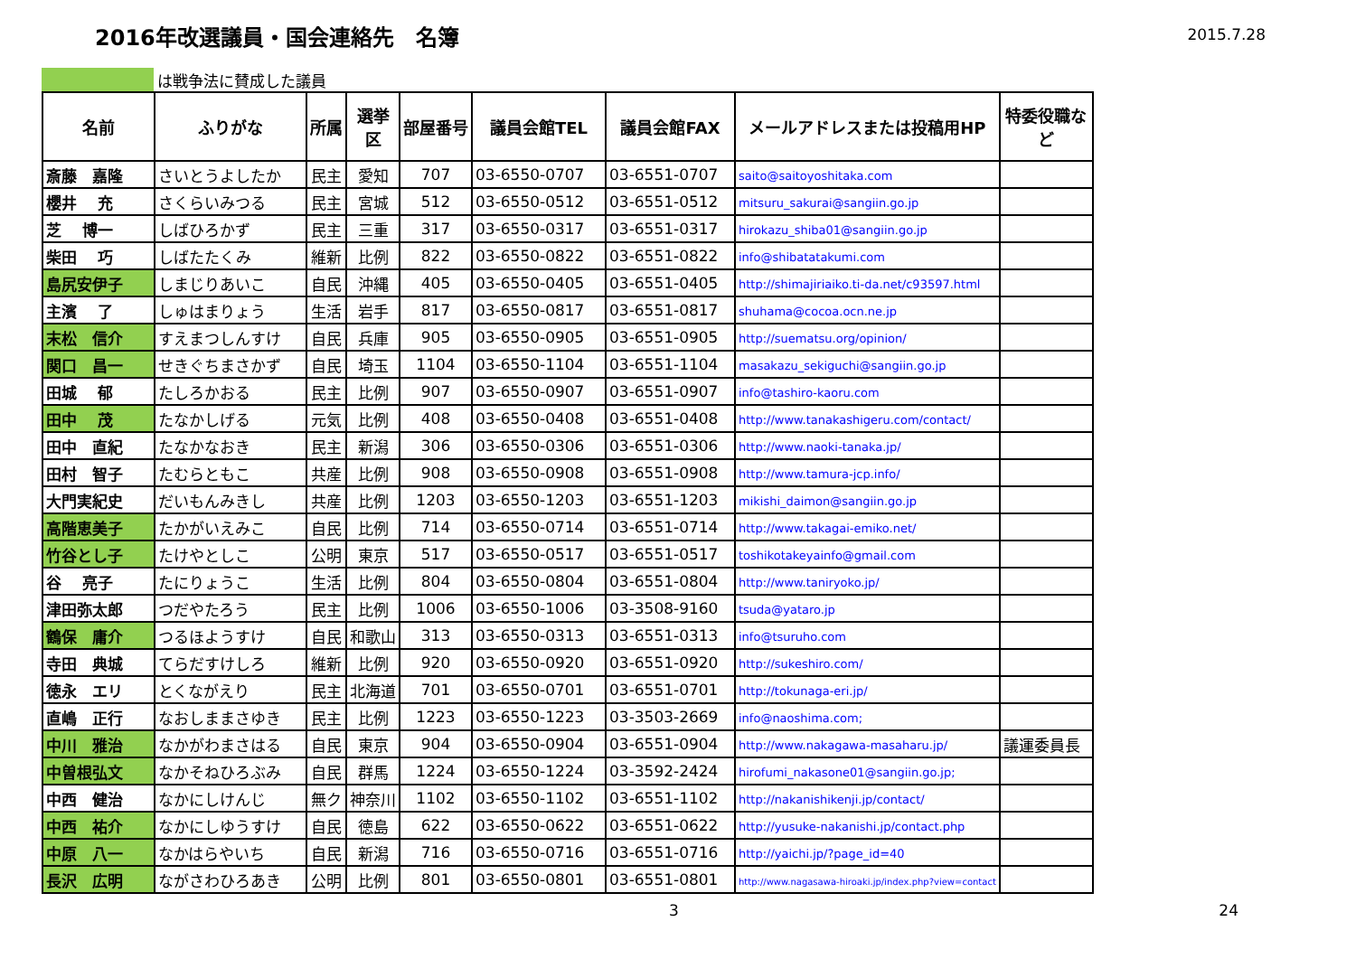2016年改選議員・国会連絡先　名簿
2015.7.28
は戦争法に賛成した議員
| 名前 | ふりがな | 所属 | 選挙 区 | 部屋番号 | 議員会館TEL | 議員会館FAX | メールアドレスまたは投稿用HP | 特委役職な ど |
| --- | --- | --- | --- | --- | --- | --- | --- | --- |
| 斎藤 嘉隆 | さいとうよしたか | 民主 | 愛知 | 707 | 03-6550-0707 | 03-6551-0707 | saito@saitoyoshitaka.com | |
| 櫻井 充 | さくらいみつる | 民主 | 宮城 | 512 | 03-6550-0512 | 03-6551-0512 | mitsuru_sakurai@sangiin.go.jp | |
| 芝 博一 | しばひろかず | 民主 | 三重 | 317 | 03-6550-0317 | 03-6551-0317 | hirokazu_shiba01@sangiin.go.jp | |
| 柴田 巧 | しばたたくみ | 維新 | 比例 | 822 | 03-6550-0822 | 03-6551-0822 | info@shibatatakumi.com | |
| 島尻安伊子 | しまじりあいこ | 自民 | 沖縄 | 405 | 03-6550-0405 | 03-6551-0405 | http://shimajiriaiko.ti-da.net/c93597.html | |
| 主濱 了 | しゅはまりょう | 生活 | 岩手 | 817 | 03-6550-0817 | 03-6551-0817 | shuhama@cocoa.ocn.ne.jp | |
| 末松 信介 | すえまつしんすけ | 自民 | 兵庫 | 905 | 03-6550-0905 | 03-6551-0905 | http://suematsu.org/opinion/ | |
| 関口 昌一 | せきぐちまさかず | 自民 | 埼玉 | 1104 | 03-6550-1104 | 03-6551-1104 | masakazu_sekiguchi@sangiin.go.jp | |
| 田城 郁 | たしろかおる | 民主 | 比例 | 907 | 03-6550-0907 | 03-6551-0907 | info@tashiro-kaoru.com | |
| 田中 茂 | たなかしげる | 元気 | 比例 | 408 | 03-6550-0408 | 03-6551-0408 | http://www.tanakashigeru.com/contact/ | |
| 田中 直紀 | たなかなおき | 民主 | 新潟 | 306 | 03-6550-0306 | 03-6551-0306 | http://www.naoki-tanaka.jp/ | |
| 田村 智子 | たむらともこ | 共産 | 比例 | 908 | 03-6550-0908 | 03-6551-0908 | http://www.tamura-jcp.info/ | |
| 大門実紀史 | だいもんみきし | 共産 | 比例 | 1203 | 03-6550-1203 | 03-6551-1203 | mikishi_daimon@sangiin.go.jp | |
| 高階恵美子 | たかがいえみこ | 自民 | 比例 | 714 | 03-6550-0714 | 03-6551-0714 | http://www.takagai-emiko.net/ | |
| 竹谷とし子 | たけやとしこ | 公明 | 東京 | 517 | 03-6550-0517 | 03-6551-0517 | toshikotakeyainfo@gmail.com | |
| 谷 亮子 | たにりょうこ | 生活 | 比例 | 804 | 03-6550-0804 | 03-6551-0804 | http://www.taniryoko.jp/ | |
| 津田弥太郎 | つだやたろう | 民主 | 比例 | 1006 | 03-6550-1006 | 03-3508-9160 | tsuda@yataro.jp | |
| 鶴保 庸介 | つるほようすけ | 自民 | 和歌山 | 313 | 03-6550-0313 | 03-6551-0313 | info@tsuruho.com | |
| 寺田 典城 | てらだすけしろ | 維新 | 比例 | 920 | 03-6550-0920 | 03-6551-0920 | http://sukeshiro.com/ | |
| 徳永 エリ | とくながえり | 民主 | 北海道 | 701 | 03-6550-0701 | 03-6551-0701 | http://tokunaga-eri.jp/ | |
| 直嶋 正行 | なおしままさゆき | 民主 | 比例 | 1223 | 03-6550-1223 | 03-3503-2669 | info@naoshima.com; | |
| 中川 雅治 | なかがわまさはる | 自民 | 東京 | 904 | 03-6550-0904 | 03-6551-0904 | http://www.nakagawa-masaharu.jp/ | 議運委員長 |
| 中曽根弘文 | なかそねひろぶみ | 自民 | 群馬 | 1224 | 03-6550-1224 | 03-3592-2424 | hirofumi_nakasone01@sangiin.go.jp; | |
| 中西 健治 | なかにしけんじ | 無ク | 神奈川 | 1102 | 03-6550-1102 | 03-6551-1102 | http://nakanishikenji.jp/contact/ | |
| 中西 祐介 | なかにしゆうすけ | 自民 | 徳島 | 622 | 03-6550-0622 | 03-6551-0622 | http://yusuke-nakanishi.jp/contact.php | |
| 中原 八一 | なかはらやいち | 自民 | 新潟 | 716 | 03-6550-0716 | 03-6551-0716 | http://yaichi.jp/?page_id=40 | |
| 長沢 広明 | ながさわひろあき | 公明 | 比例 | 801 | 03-6550-0801 | 03-6551-0801 | http://www.nagasawa-hiroaki.jp/index.php?view=contact | |
3 24